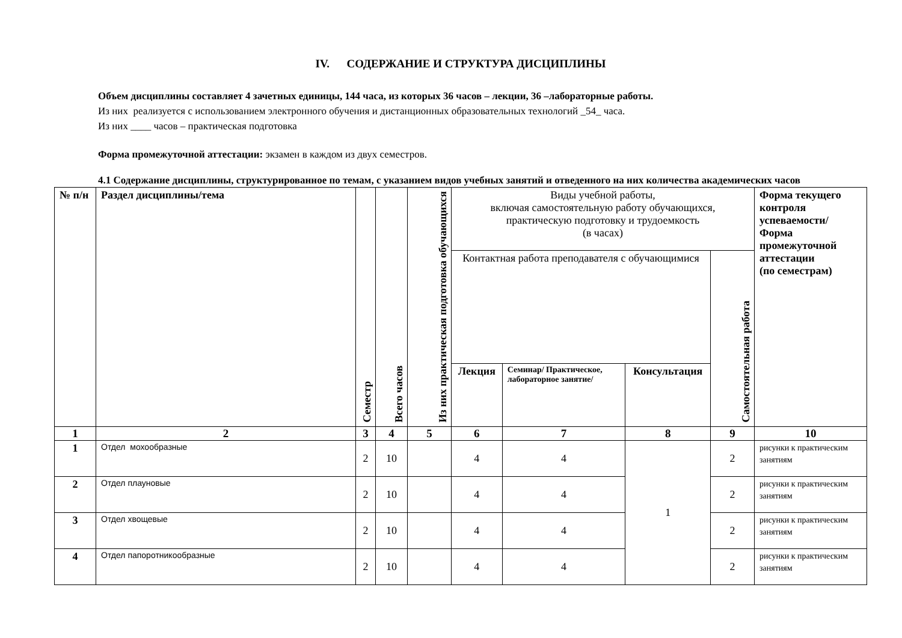IV. СОДЕРЖАНИЕ И СТРУКТУРА ДИСЦИПЛИНЫ
Объем дисциплины составляет 4 зачетных единицы, 144 часа, из которых 36 часов – лекции, 36 –лабораторные работы.
Из них реализуется с использованием электронного обучения и дистанционных образовательных технологий _54_ часа.
Из них ____ часов – практическая подготовка
Форма промежуточной аттестации: экзамен в каждом из двух семестров.
4.1 Содержание дисциплины, структурированное по темам, с указанием видов учебных занятий и отведенного на них количества академических часов
| № п/н | Раздел дисциплины/тема | Семестр | Всего часов | Из них практическая подготовка обучающихся | Виды учебной работы, включая самостоятельную работу обучающихся, практическую подготовку и трудоемкость (в часах) | | | | Форма текущего контроля успеваемости/ Форма промежуточной аттестации (по семестрам) |
| | | | | | Контактная работа преподавателя с обучающимися | | | Самостоятельная работа | |
| | | | | | Лекция | Семинар/ Практическое, лабораторное занятие/ | Консультация | | |
| 1 | 2 | 3 | 4 | 5 | 6 | 7 | 8 | 9 | 10 |
| 1 | Отдел мохообразные | 2 | 10 | | 4 | 4 | 1 | 2 | рисунки к практическим занятиям |
| 2 | Отдел плауновые | 2 | 10 | | 4 | 4 | | 2 | рисунки к практическим занятиям |
| 3 | Отдел хвощевые | 2 | 10 | | 4 | 4 | | 2 | рисунки к практическим занятиям |
| 4 | Отдел папоротникообразные | 2 | 10 | | 4 | 4 | | 2 | рисунки к практическим занятиям |